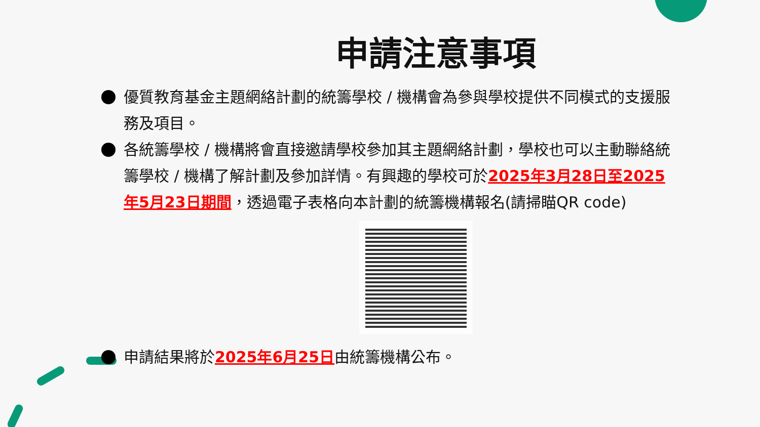申請注意事項
優質教育基金主題網絡計劃的統籌學校 / 機構會為參與學校提供不同模式的支援服務及項目。
各統籌學校 / 機構將會直接邀請學校參加其主題網絡計劃，學校也可以主動聯絡統籌學校 / 機構了解計劃及參加詳情。有興趣的學校可於2025年3月28日至2025年5月23日期間，透過電子表格向本計劃的統籌機構報名(請掃瞄QR code)
申請結果將於2025年6月25日由統籌機構公布。